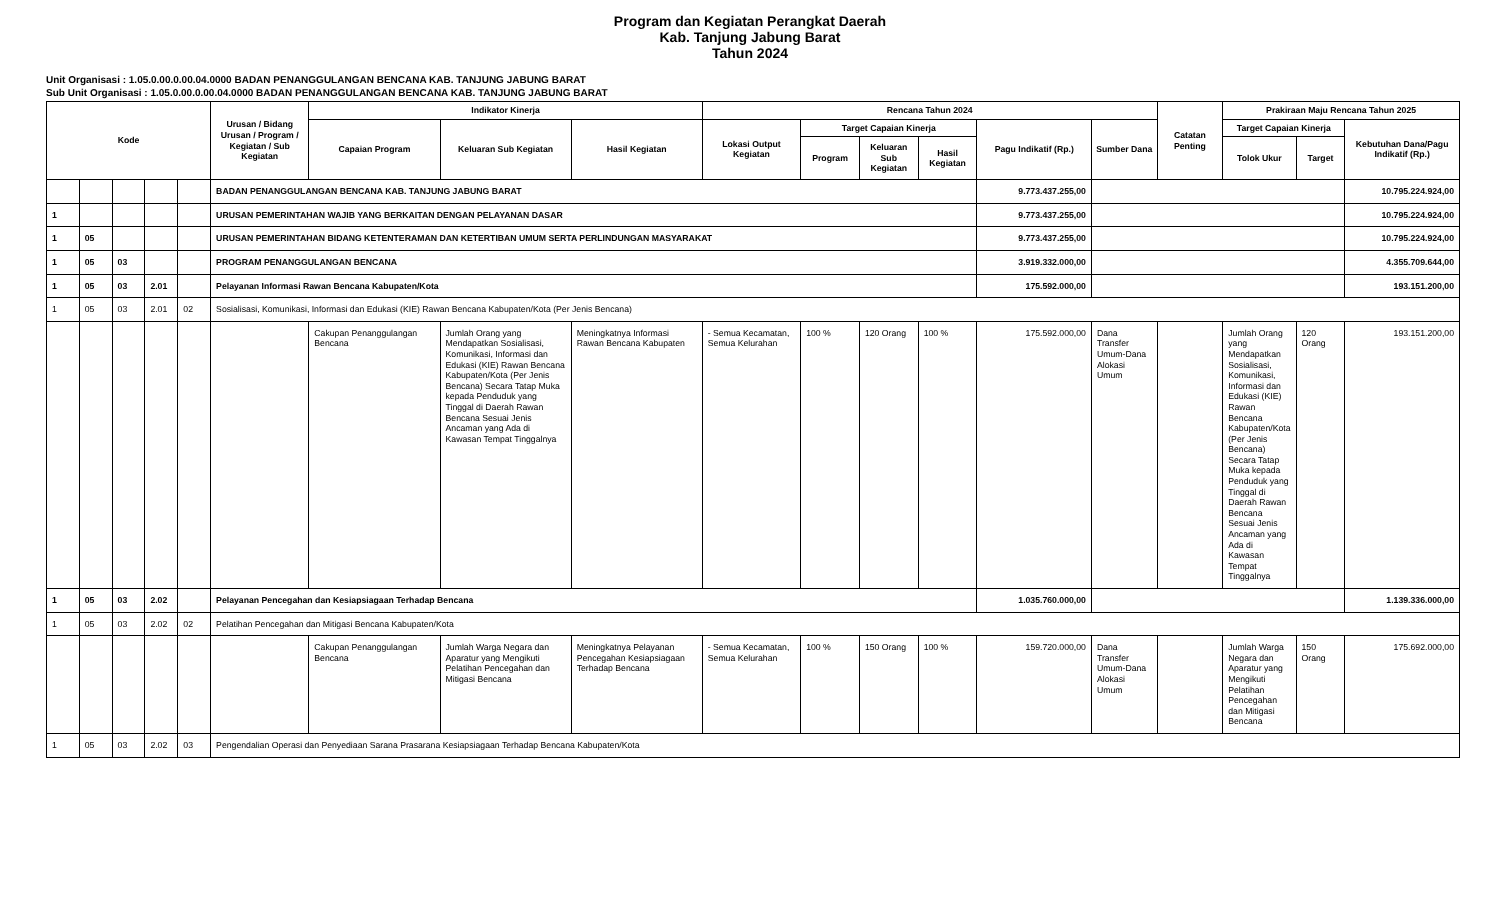Program dan Kegiatan Perangkat Daerah
Kab. Tanjung Jabung Barat
Tahun 2024
Unit Organisasi : 1.05.0.00.0.00.04.0000 BADAN PENANGGULANGAN BENCANA KAB. TANJUNG JABUNG BARAT
Sub Unit Organisasi : 1.05.0.00.0.00.04.0000 BADAN PENANGGULANGAN BENCANA KAB. TANJUNG JABUNG BARAT
| Kode | | | | | Urusan / Bidang Urusan / Program / Kegiatan / Sub Kegiatan | Indikator Kinerja | | | Rencana Tahun 2024 | | | | | | Catatan Penting | Prakiraan Maju Rencana Tahun 2025 | | |
| --- | --- | --- | --- | --- | --- | --- | --- | --- | --- | --- | --- | --- | --- | --- | --- | --- | --- | --- |
| | | | | | | Capaian Program | Keluaran Sub Kegiatan | Hasil Kegiatan | Lokasi Output Kegiatan | Target Capaian Kinerja | | | Pagu Indikatif (Rp.) | Sumber Dana | | Target Capaian Kinerja | | Kebutuhan Dana/Pagu Indikatif (Rp.) |
| | | | | | | | | | | Program | Keluaran Sub Kegiatan | Hasil Kegiatan | | | | Tolok Ukur | Target | |
| | | | | | BADAN PENANGGULANGAN BENCANA KAB. TANJUNG JABUNG BARAT | | | | | | | | 9.773.437.255,00 | | | | | 10.795.224.924,00 |
| 1 | | | | | URUSAN PEMERINTAHAN WAJIB YANG BERKAITAN DENGAN PELAYANAN DASAR | | | | | | | | 9.773.437.255,00 | | | | | 10.795.224.924,00 |
| 1 | 05 | | | | URUSAN PEMERINTAHAN BIDANG KETENTERAMAN DAN KETERTIBAN UMUM SERTA PERLINDUNGAN MASYARAKAT | | | | | | | | 9.773.437.255,00 | | | | | 10.795.224.924,00 |
| 1 | 05 | 03 | | | PROGRAM PENANGGULANGAN BENCANA | | | | | | | | 3.919.332.000,00 | | | | | 4.355.709.644,00 |
| 1 | 05 | 03 | 2.01 | | Pelayanan Informasi Rawan Bencana Kabupaten/Kota | | | | | | | | 175.592.000,00 | | | | | 193.151.200,00 |
| 1 | 05 | 03 | 2.01 | 02 | Sosialisasi, Komunikasi, Informasi dan Edukasi (KIE) Rawan Bencana Kabupaten/Kota (Per Jenis Bencana) | | | | | | | | | | | | | |
| | | | | | | Cakupan Penanggulangan Bencana | Jumlah Orang yang Mendapatkan Sosialisasi, Komunikasi, Informasi dan Edukasi (KIE) Rawan Bencana Kabupaten/Kota (Per Jenis Bencana) Secara Tatap Muka kepada Penduduk yang Tinggal di Daerah Rawan Bencana Sesuai Jenis Ancaman yang Ada di Kawasan Tempat Tinggalnya | Meningkatnya Informasi Rawan Bencana Kabupaten | - Semua Kecamatan, Semua Kelurahan | 100 % | 120 Orang | 100 % | 175.592.000,00 | Dana Transfer Umum-Dana Alokasi Umum | | Jumlah Orang yang Mendapatkan Sosialisasi, Komunikasi, Informasi dan Edukasi (KIE) Rawan Bencana Kabupaten/Kota (Per Jenis Bencana) Secara Tatap Muka kepada Penduduk yang Tinggal di Daerah Rawan Bencana Sesuai Jenis Ancaman yang Ada di Kawasan Tempat Tinggalnya | 120 Orang | 193.151.200,00 |
| 1 | 05 | 03 | 2.02 | | Pelayanan Pencegahan dan Kesiapsiagaan Terhadap Bencana | | | | | | | | 1.035.760.000,00 | | | | | 1.139.336.000,00 |
| 1 | 05 | 03 | 2.02 | 02 | Pelatihan Pencegahan dan Mitigasi Bencana Kabupaten/Kota | | | | | | | | | | | | | |
| | | | | | | Cakupan Penanggulangan Bencana | Jumlah Warga Negara dan Aparatur yang Mengikuti Pelatihan Pencegahan dan Mitigasi Bencana | Meningkatnya Pelayanan Pencegahan Kesiapsiagaan Terhadap Bencana | - Semua Kecamatan, Semua Kelurahan | 100 % | 150 Orang | 100 % | 159.720.000,00 | Dana Transfer Umum-Dana Alokasi Umum | | Jumlah Warga Negara dan Aparatur yang Mengikuti Pelatihan Pencegahan dan Mitigasi Bencana | 150 Orang | 175.692.000,00 |
| 1 | 05 | 03 | 2.02 | 03 | Pengendalian Operasi dan Penyediaan Sarana Prasarana Kesiapsiagaan Terhadap Bencana Kabupaten/Kota | | | | | | | | | | | | | |